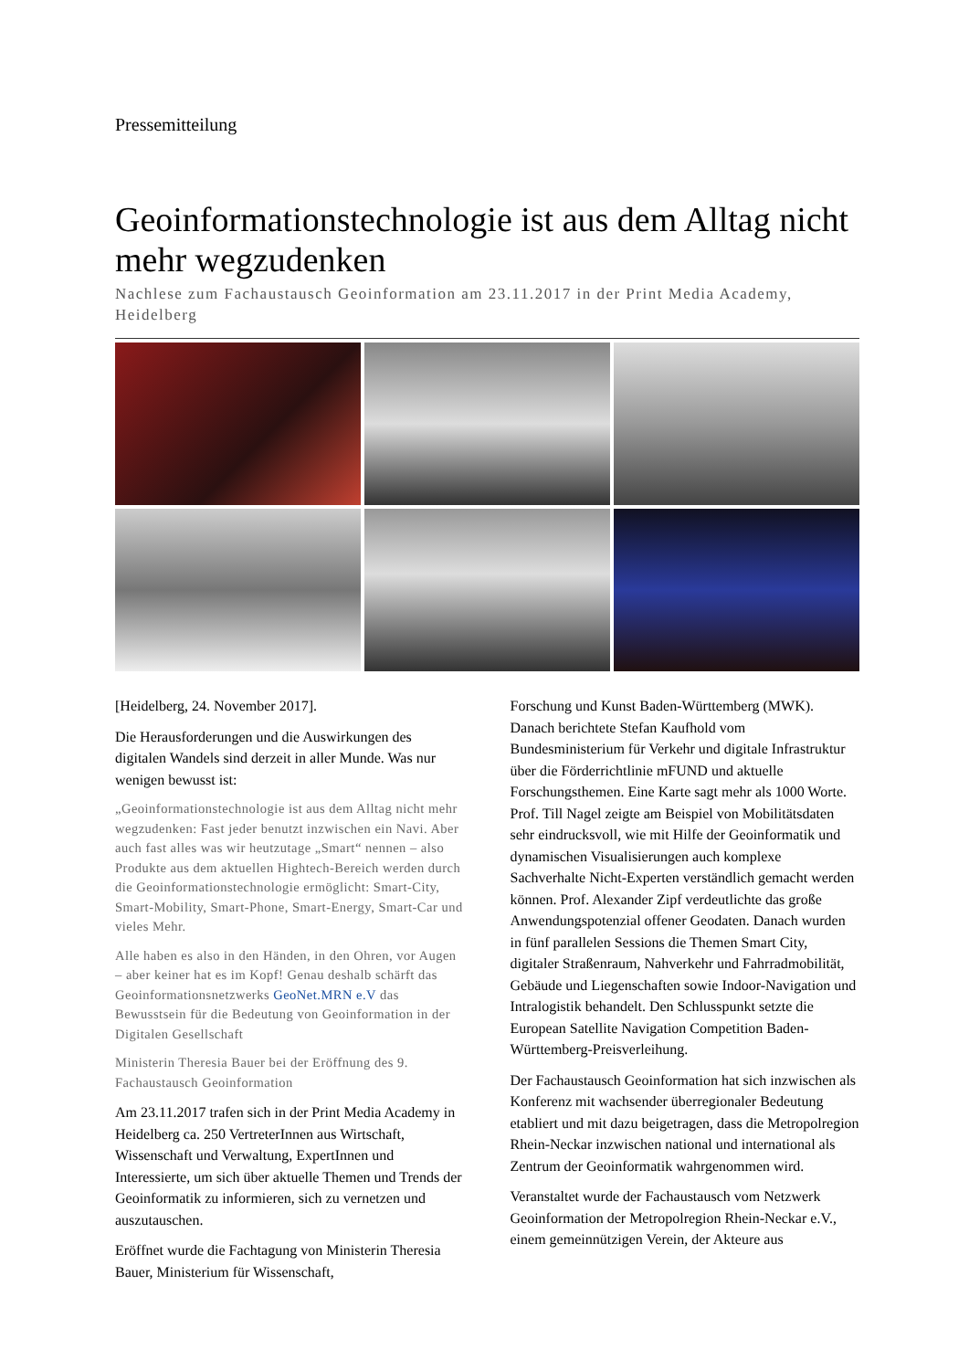Pressemitteilung
Geoinformationstechnologie ist aus dem Alltag nicht mehr wegzudenken
Nachlese zum Fachaustausch Geoinformation am 23.11.2017 in der Print Media Academy, Heidelberg
[Heidelberg, 24. November 2017].
Die Herausforderungen und die Auswirkungen des digitalen Wandels sind derzeit in aller Munde. Was nur wenigen bewusst ist:
„Geoinformationstechnologie ist aus dem Alltag nicht mehr wegzudenken: Fast jeder benutzt inzwischen ein Navi. Aber auch fast alles was wir heutzutage „Smart“ nennen – also Produkte aus dem aktuellen Hightech-Bereich werden durch die Geoinformationstechnologie ermöglicht: Smart-City, Smart-Mobility, Smart-Phone, Smart-Energy, Smart-Car und vieles Mehr.
Alle haben es also in den Händen, in den Ohren, vor Augen – aber keiner hat es im Kopf! Genau deshalb schärft das Geoinformationsnetzwerks GeoNet.MRN e.V das Bewusstsein für die Bedeutung von Geoinformation in der Digitalen Gesellschaft
Ministerin Theresia Bauer bei der Eröffnung des 9. Fachaustausch Geoinformation
Am 23.11.2017 trafen sich in der Print Media Academy in Heidelberg ca. 250 VertreterInnen aus Wirtschaft, Wissenschaft und Verwaltung, ExpertInnen und Interessierte, um sich über aktuelle Themen und Trends der Geoinformatik zu informieren, sich zu vernetzen und auszutauschen.
Eröffnet wurde die Fachtagung von Ministerin Theresia Bauer, Ministerium für Wissenschaft,
Forschung und Kunst Baden-Württemberg (MWK). Danach berichtete Stefan Kaufhold vom Bundesministerium für Verkehr und digitale Infrastruktur über die Förderrichtlinie mFUND und aktuelle Forschungsthemen. Eine Karte sagt mehr als 1000 Worte. Prof. Till Nagel zeigte am Beispiel von Mobilitätsdaten sehr eindrucksvoll, wie mit Hilfe der Geoinformatik und dynamischen Visualisierungen auch komplexe Sachverhalte Nicht-Experten verständlich gemacht werden können. Prof. Alexander Zipf verdeutlichte das große Anwendungspotenzial offener Geodaten. Danach wurden in fünf parallelen Sessions die Themen Smart City, digitaler Straßenraum, Nahverkehr und Fahrradmobilität, Gebäude und Liegenschaften sowie Indoor-Navigation und Intralogistik behandelt. Den Schlusspunkt setzte die European Satellite Navigation Competition Baden-Württemberg-Preisverleihung.
Der Fachaustausch Geoinformation hat sich inzwischen als Konferenz mit wachsender überregionaler Bedeutung etabliert und mit dazu beigetragen, dass die Metropolregion Rhein-Neckar inzwischen national und international als Zentrum der Geoinformatik wahrgenommen wird.
Veranstaltet wurde der Fachaustausch vom Netzwerk Geoinformation der Metropolregion Rhein-Neckar e.V., einem gemeinnützigen Verein, der Akteure aus